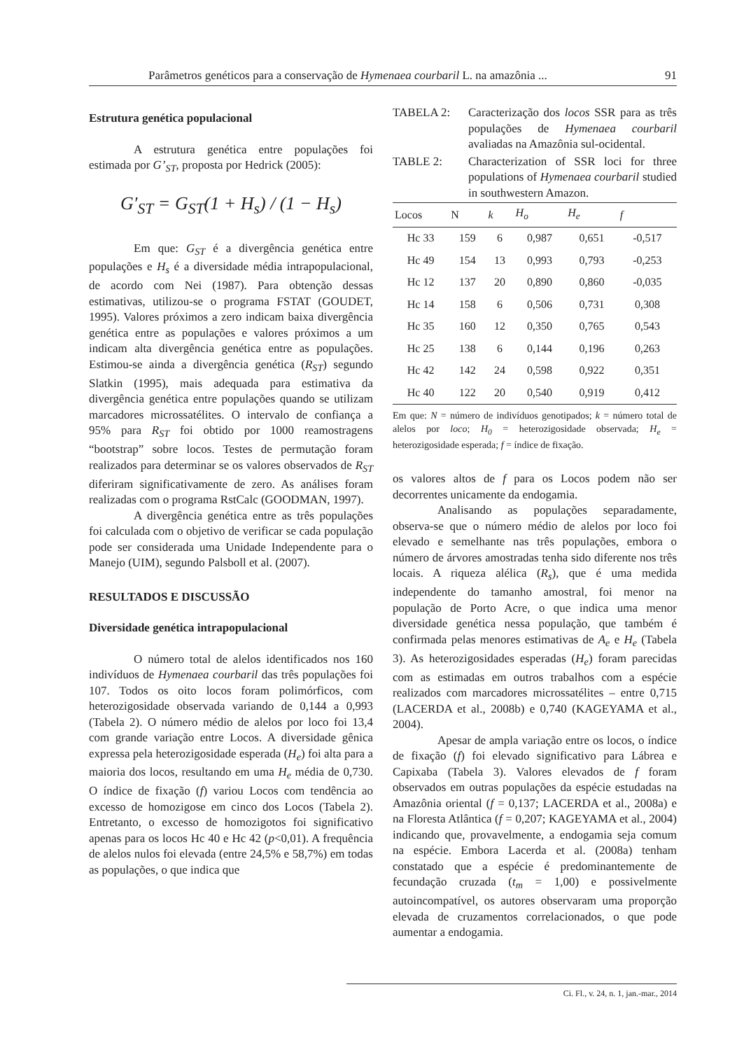Parâmetros genéticos para a conservação de Hymenaea courbaril L. na amazônia ... 91
Estrutura genética populacional
A estrutura genética entre populações foi estimada por G’<sub>ST</sub>, proposta por Hedrick (2005):
G′<sub>ST</sub> = G<sub>ST</sub>(1 + H<sub>s</sub>) / (1 − H<sub>s</sub>)
Em que: G<sub>ST</sub> é a divergência genética entre populações e H<sub>s</sub> é a diversidade média intrapopulacional, de acordo com Nei (1987). Para obtenção dessas estimativas, utilizou-se o programa FSTAT (GOUDET, 1995). Valores próximos a zero indicam baixa divergência genética entre as populações e valores próximos a um indicam alta divergência genética entre as populações. Estimou-se ainda a divergência genética (R<sub>ST</sub>) segundo Slatkin (1995), mais adequada para estimativa da divergência genética entre populações quando se utilizam marcadores microssatélites. O intervalo de confiança a 95% para R<sub>ST</sub> foi obtido por 1000 reamostragens “bootstrap” sobre locos. Testes de permutação foram realizados para determinar se os valores observados de R<sub>ST</sub> diferiram significativamente de zero. As análises foram realizadas com o programa RstCalc (GOODMAN, 1997).
A divergência genética entre as três populações foi calculada com o objetivo de verificar se cada população pode ser considerada uma Unidade Independente para o Manejo (UIM), segundo Palsboll et al. (2007).
RESULTADOS E DISCUSSÃO
Diversidade genética intrapopulacional
O número total de alelos identificados nos 160 indivíduos de Hymenaea courbaril das três populações foi 107. Todos os oito locos foram polimórficos, com heterozigosidade observada variando de 0,144 a 0,993 (Tabela 2). O número médio de alelos por loco foi 13,4 com grande variação entre Locos. A diversidade gênica expressa pela heterozigosidade esperada (H<sub>e</sub>) foi alta para a maioria dos locos, resultando em uma H<sub>e</sub> média de 0,730. O índice de fixação (f) variou Locos com tendência ao excesso de homozigose em cinco dos Locos (Tabela 2). Entretanto, o excesso de homozigotos foi significativo apenas para os locos Hc 40 e Hc 42 (p<0,01). A frequência de alelos nulos foi elevada (entre 24,5% e 58,7%) em todas as populações, o que indica que
TABELA 2: Caracterização dos locos SSR para as três populações de Hymenaea courbaril avaliadas na Amazônia sul-ocidental.
TABLE 2: Characterization of SSR loci for three populations of Hymenaea courbaril studied in southwestern Amazon.
| Locos | N | k | H<sub>o</sub> | H<sub>e</sub> | f |
| --- | --- | --- | --- | --- | --- |
| Hc 33 | 159 | 6 | 0,987 | 0,651 | -0,517 |
| Hc 49 | 154 | 13 | 0,993 | 0,793 | -0,253 |
| Hc 12 | 137 | 20 | 0,890 | 0,860 | -0,035 |
| Hc 14 | 158 | 6 | 0,506 | 0,731 | 0,308 |
| Hc 35 | 160 | 12 | 0,350 | 0,765 | 0,543 |
| Hc 25 | 138 | 6 | 0,144 | 0,196 | 0,263 |
| Hc 42 | 142 | 24 | 0,598 | 0,922 | 0,351 |
| Hc 40 | 122 | 20 | 0,540 | 0,919 | 0,412 |
Em que: N = número de indivíduos genotipados; k = número total de alelos por loco; H<sub>0</sub> = heterozigosidade observada; H<sub>e</sub> = heterozigosidade esperada; f = índice de fixação.
os valores altos de f para os Locos podem não ser decorrentes unicamente da endogamia.
Analisando as populações separadamente, observa-se que o número médio de alelos por loco foi elevado e semelhante nas três populações, embora o número de árvores amostradas tenha sido diferente nos três locais. A riqueza alélica (R<sub>s</sub>), que é uma medida independente do tamanho amostral, foi menor na população de Porto Acre, o que indica uma menor diversidade genética nessa população, que também é confirmada pelas menores estimativas de A<sub>e</sub> e H<sub>e</sub> (Tabela 3). As heterozigosidades esperadas (H<sub>e</sub>) foram parecidas com as estimadas em outros trabalhos com a espécie realizados com marcadores microssatélites – entre 0,715 (LACERDA et al., 2008b) e 0,740 (KAGEYAMA et al., 2004).
Apesar de ampla variação entre os locos, o índice de fixação (f) foi elevado significativo para Lábrea e Capixaba (Tabela 3). Valores elevados de f foram observados em outras populações da espécie estudadas na Amazônia oriental (f = 0,137; LACERDA et al., 2008a) e na Floresta Atlântica (f = 0,207; KAGEYAMA et al., 2004) indicando que, provavelmente, a endogamia seja comum na espécie. Embora Lacerda et al. (2008a) tenham constatado que a espécie é predominantemente de fecundação cruzada (t<sub>m</sub> = 1,00) e possivelmente autoincompatível, os autores observaram uma proporção elevada de cruzamentos correlacionados, o que pode aumentar a endogamia.
Ci. Fl., v. 24, n. 1, jan.-mar., 2014